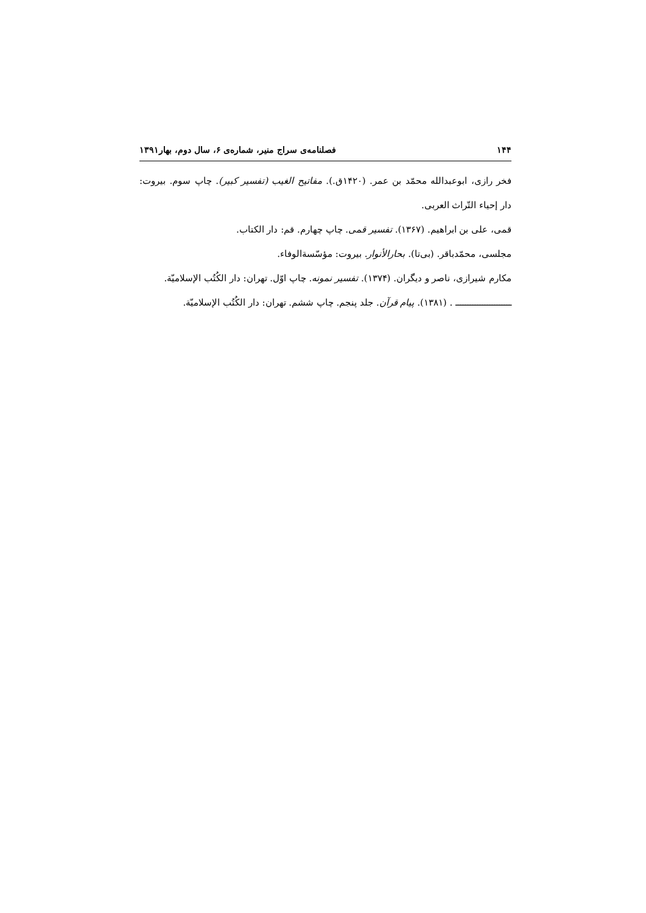۱۴۴ فصلنامه‌ی سراج منیر، شماره‌ی ۶، سال دوم، بهار۱۳۹۱
فخر رازی، ابوعبدالله محمّد بن عمر. (۱۴۲۰ق.). مفاتیح الغیب (تفسیر کبیر). چاپ سوم. بیروت: دار إحیاء التّراث العربی.
قمی، علی بن ابراهیم. (۱۳۶۷). تفسیر قمی. چاپ چهارم. قم: دار الکتاب.
مجلسی، محمّدباقر. (بی‌تا). بحارالأنوار. بیروت: مؤسّسة‌الوفاء.
مکارم شیرازی، ناصر و دیگران. (۱۳۷۴). تفسیر نمونه. چاپ اوّل. تهران: دار الکُتُب الإسلامیّة.
ـــــــــــــــــــــــ . (۱۳۸۱). پیام قرآن. جلد پنجم. چاپ ششم. تهران: دار الکُتُب الإسلامیّة.